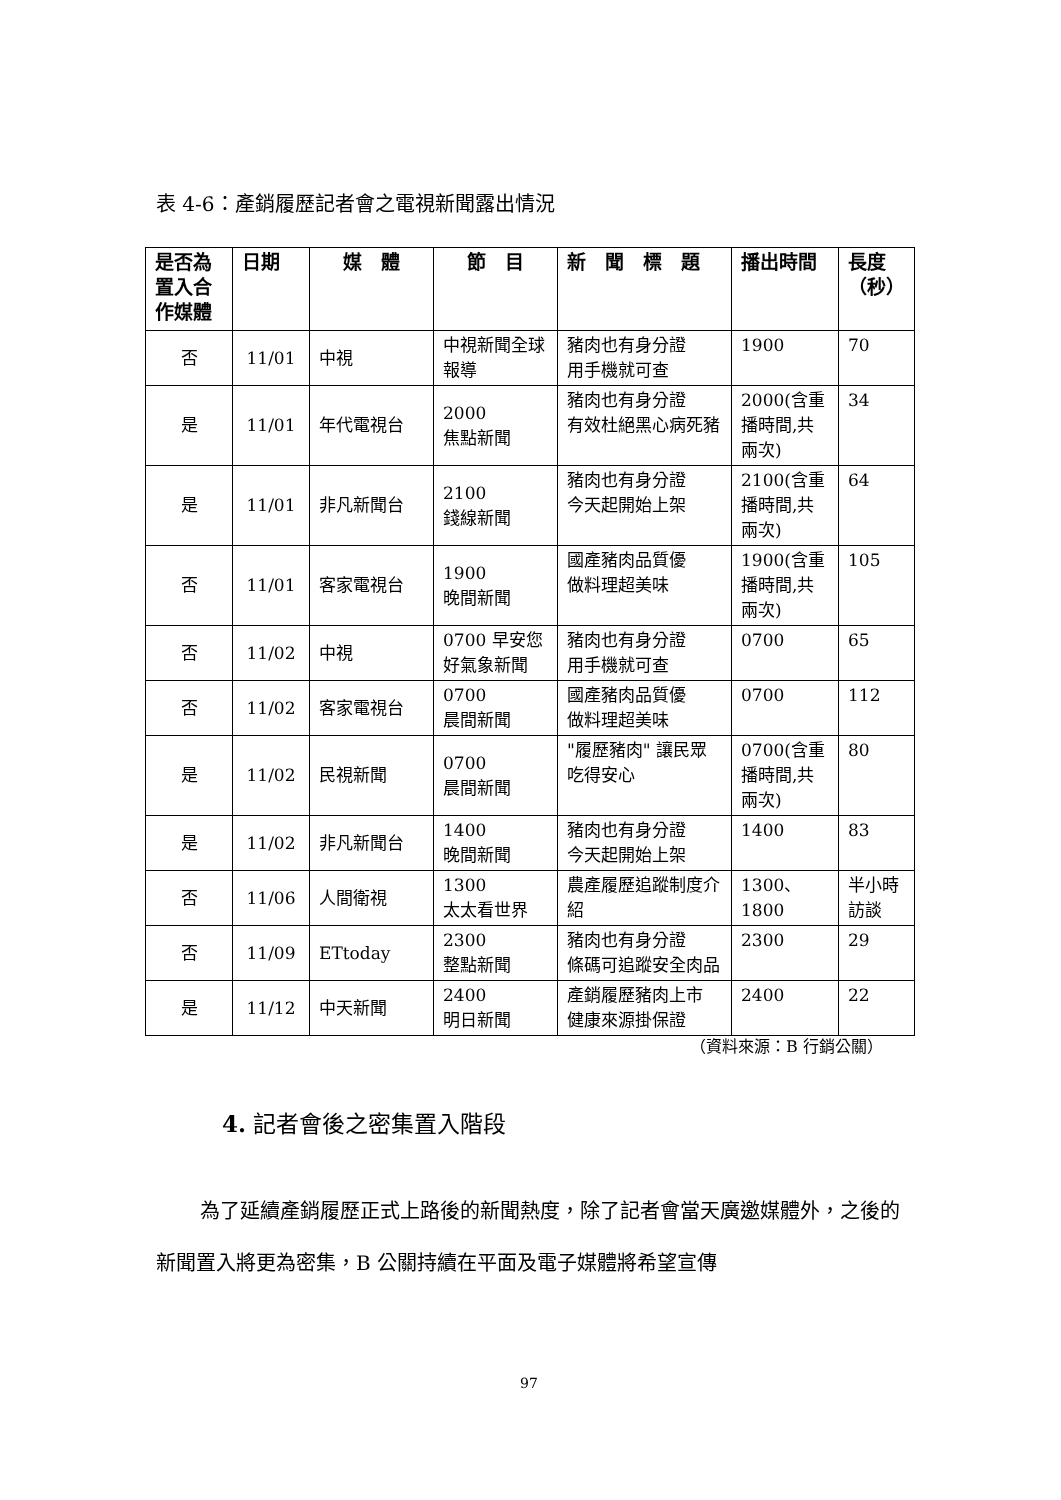表 4-6：產銷履歷記者會之電視新聞露出情況
| 是否為置入合作媒體 | 日期 | 媒 體 | 節 目 | 新 聞 標 題 | 播出時間 | 長度（秒） |
| --- | --- | --- | --- | --- | --- | --- |
| 否 | 11/01 | 中視 | 中視新聞全球報導 | 豬肉也有身分證 用手機就可查 | 1900 | 70 |
| 是 | 11/01 | 年代電視台 | 2000 焦點新聞 | 豬肉也有身分證 有效杜絕黑心病死豬 | 2000(含重播時間,共兩次) | 34 |
| 是 | 11/01 | 非凡新聞台 | 2100 錢線新聞 | 豬肉也有身分證 今天起開始上架 | 2100(含重播時間,共兩次) | 64 |
| 否 | 11/01 | 客家電視台 | 1900 晚間新聞 | 國產豬肉品質優 做料理超美味 | 1900(含重播時間,共兩次) | 105 |
| 否 | 11/02 | 中視 | 0700 早安您好氣象新聞 | 豬肉也有身分證 用手機就可查 | 0700 | 65 |
| 否 | 11/02 | 客家電視台 | 0700 晨間新聞 | 國產豬肉品質優 做料理超美味 | 0700 | 112 |
| 是 | 11/02 | 民視新聞 | 0700 晨間新聞 | "履歷豬肉" 讓民眾吃得安心 | 0700(含重播時間,共兩次) | 80 |
| 是 | 11/02 | 非凡新聞台 | 1400 晚間新聞 | 豬肉也有身分證 今天起開始上架 | 1400 | 83 |
| 否 | 11/06 | 人間衛視 | 1300 太太看世界 | 農產履歷追蹤制度介紹 | 1300、1800 | 半小時訪談 |
| 否 | 11/09 | ETtoday | 2300 整點新聞 | 豬肉也有身分證 條碼可追蹤安全肉品 | 2300 | 29 |
| 是 | 11/12 | 中天新聞 | 2400 明日新聞 | 產銷履歷豬肉上市 健康來源掛保證 | 2400 | 22 |
（資料來源：B 行銷公關）
4. 記者會後之密集置入階段
為了延續產銷履歷正式上路後的新聞熱度，除了記者會當天廣邀媒體外，之後的新聞置入將更為密集，B 公關持續在平面及電子媒體將希望宣傳
97